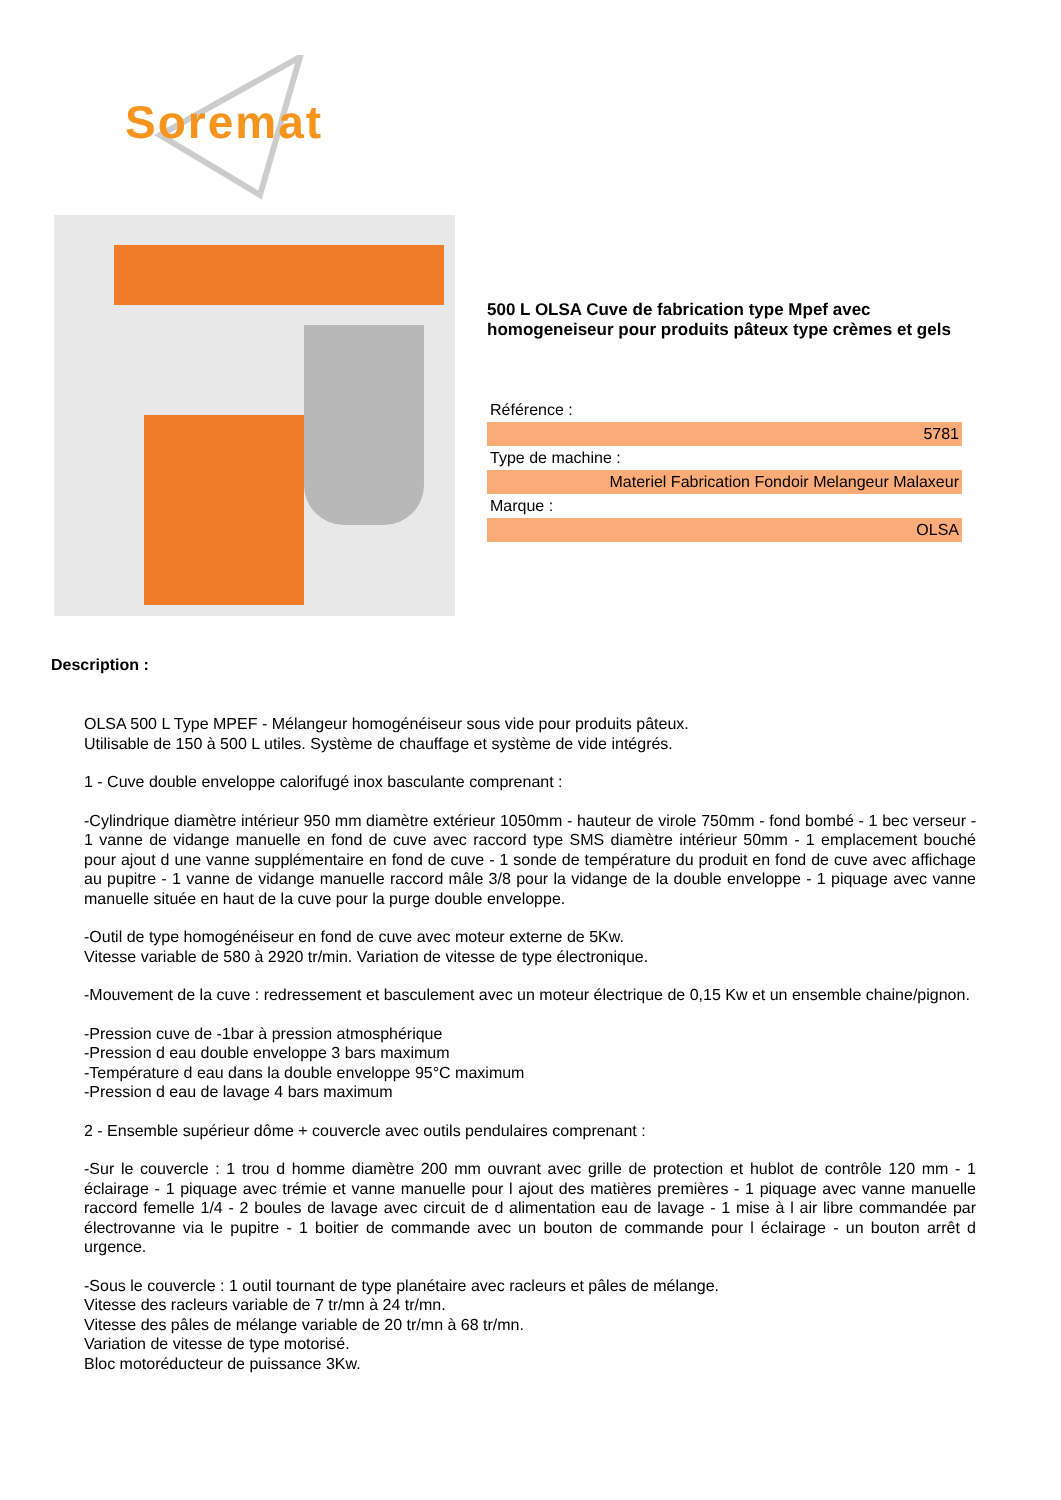Soremat
500 L OLSA Cuve de fabrication type Mpef avec homogeneiseur pour produits pâteux type crèmes et gels
| Référence : |
| 5781 |
| Type de machine : |
| Materiel Fabrication Fondoir Melangeur Malaxeur |
| Marque : |
| OLSA |
Description :
OLSA 500 L Type MPEF - Mélangeur homogénéiseur sous vide pour produits pâteux.
Utilisable de 150 à 500 L utiles. Système de chauffage et système de vide intégrés.
1 - Cuve double enveloppe calorifugé inox basculante comprenant :
-Cylindrique diamètre intérieur 950 mm diamètre extérieur 1050mm - hauteur de virole 750mm - fond bombé - 1 bec verseur - 1 vanne de vidange manuelle en fond de cuve avec raccord type SMS diamètre intérieur 50mm - 1 emplacement bouché pour ajout d une vanne supplémentaire en fond de cuve - 1 sonde de température du produit en fond de cuve avec affichage au pupitre - 1 vanne de vidange manuelle raccord mâle 3/8 pour la vidange de la double enveloppe - 1 piquage avec vanne manuelle située en haut de la cuve pour la purge double enveloppe.
-Outil de type homogénéiseur en fond de cuve avec moteur externe de 5Kw.
Vitesse variable de 580 à 2920 tr/min. Variation de vitesse de type électronique.
-Mouvement de la cuve : redressement et basculement avec un moteur électrique de 0,15 Kw et un ensemble chaine/pignon.
-Pression cuve de -1bar à pression atmosphérique
-Pression d eau double enveloppe 3 bars maximum
-Température d eau dans la double enveloppe 95°C maximum
-Pression d eau de lavage 4 bars maximum
2 - Ensemble supérieur dôme + couvercle avec outils pendulaires comprenant :
-Sur le couvercle : 1 trou d homme diamètre 200 mm ouvrant avec grille de protection et hublot de contrôle 120 mm - 1 éclairage - 1 piquage avec trémie et vanne manuelle pour l ajout des matières premières - 1 piquage avec vanne manuelle raccord femelle 1/4 - 2 boules de lavage avec circuit de d alimentation eau de lavage - 1 mise à l air libre commandée par électrovanne via le pupitre - 1 boitier de commande avec un bouton de commande pour l éclairage - un bouton arrêt d urgence.
-Sous le couvercle : 1 outil tournant de type planétaire avec racleurs et pâles de mélange.
Vitesse des racleurs variable de 7 tr/mn à 24 tr/mn.
Vitesse des pâles de mélange variable de 20 tr/mn à 68 tr/mn.
Variation de vitesse de type motorisé.
Bloc motoréducteur de puissance 3Kw.